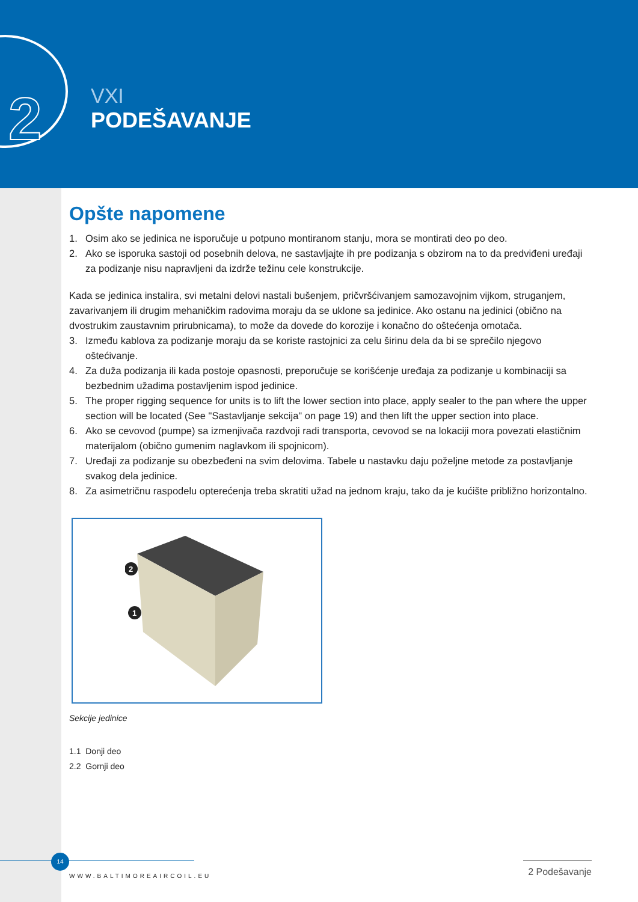2
VXI
PODEŠAVANJE
Opšte napomene
1. Osim ako se jedinica ne isporučuje u potpuno montiranom stanju, mora se montirati deo po deo.
2. Ako se isporuka sastoji od posebnih delova, ne sastavljajte ih pre podizanja s obzirom na to da predviđeni uređaji za podizanje nisu napravljeni da izdrže težinu cele konstrukcije.
Kada se jedinica instalira, svi metalni delovi nastali bušenjem, pričvršćivanjem samozavojnim vijkom, struganjem, zavarivanjem ili drugim mehaničkim radovima moraju da se uklone sa jedinice. Ako ostanu na jedinici (obično na dvostrukim zaustavnim prirubnicama), to može da dovede do korozije i konačno do oštećenja omotača.
3. Između kablova za podizanje moraju da se koriste rastojnici za celu širinu dela da bi se sprečilo njegovo oštećivanje.
4. Za duža podizanja ili kada postoje opasnosti, preporučuje se korišćenje uređaja za podizanje u kombinaciji sa bezbednim užadima postavljenim ispod jedinice.
5. The proper rigging sequence for units is to lift the lower section into place, apply sealer to the pan where the upper section will be located (See "Sastavljanje sekcija" on page 19) and then lift the upper section into place.
6. Ako se cevovod (pumpe) sa izmenjivača razdvoji radi transporta, cevovod se na lokaciji mora povezati elastičnim materijalom (obično gumenim naglavkom ili spojnicom).
7. Uređaji za podizanje su obezbeđeni na svim delovima. Tabele u nastavku daju poželjne metode za postavljanje svakog dela jedinice.
8. Za asimetričnu raspodelu opterećenja treba skratiti užad na jednom kraju, tako da je kućište približno horizontalno.
2
1
Sekcije jedinice
1.1 Donji deo
2.2 Gornji deo
14
WWW.BALTIMOREAIRCOIL.EU
2 Podešavanje